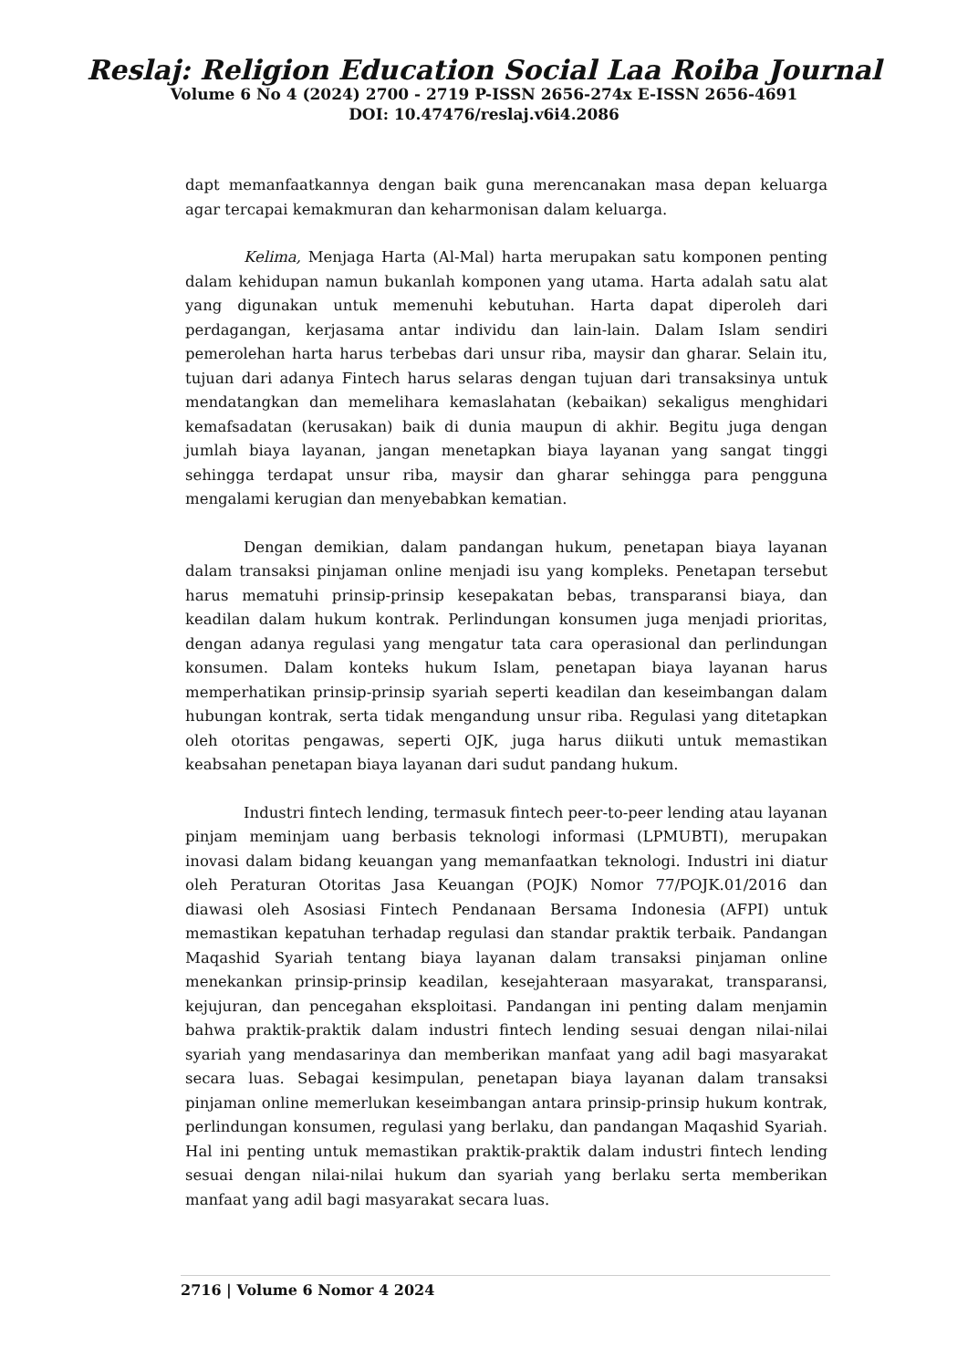Reslaj: Religion Education Social Laa Roiba Journal
Volume 6 No 4 (2024) 2700 - 2719 P-ISSN 2656-274x E-ISSN 2656-4691
DOI: 10.47476/reslaj.v6i4.2086
dapt memanfaatkannya dengan baik guna merencanakan masa depan keluarga agar tercapai kemakmuran dan keharmonisan dalam keluarga.
Kelima, Menjaga Harta (Al-Mal) harta merupakan satu komponen penting dalam kehidupan namun bukanlah komponen yang utama. Harta adalah satu alat yang digunakan untuk memenuhi kebutuhan. Harta dapat diperoleh dari perdagangan, kerjasama antar individu dan lain-lain. Dalam Islam sendiri pemerolehan harta harus terbebas dari unsur riba, maysir dan gharar. Selain itu, tujuan dari adanya Fintech harus selaras dengan tujuan dari transaksinya untuk mendatangkan dan memelihara kemaslahatan (kebaikan) sekaligus menghidari kemafsadatan (kerusakan) baik di dunia maupun di akhir. Begitu juga dengan jumlah biaya layanan, jangan menetapkan biaya layanan yang sangat tinggi sehingga terdapat unsur riba, maysir dan gharar sehingga para pengguna mengalami kerugian dan menyebabkan kematian.
Dengan demikian, dalam pandangan hukum, penetapan biaya layanan dalam transaksi pinjaman online menjadi isu yang kompleks. Penetapan tersebut harus mematuhi prinsip-prinsip kesepakatan bebas, transparansi biaya, dan keadilan dalam hukum kontrak. Perlindungan konsumen juga menjadi prioritas, dengan adanya regulasi yang mengatur tata cara operasional dan perlindungan konsumen. Dalam konteks hukum Islam, penetapan biaya layanan harus memperhatikan prinsip-prinsip syariah seperti keadilan dan keseimbangan dalam hubungan kontrak, serta tidak mengandung unsur riba. Regulasi yang ditetapkan oleh otoritas pengawas, seperti OJK, juga harus diikuti untuk memastikan keabsahan penetapan biaya layanan dari sudut pandang hukum.
Industri fintech lending, termasuk fintech peer-to-peer lending atau layanan pinjam meminjam uang berbasis teknologi informasi (LPMUBTI), merupakan inovasi dalam bidang keuangan yang memanfaatkan teknologi. Industri ini diatur oleh Peraturan Otoritas Jasa Keuangan (POJK) Nomor 77/POJK.01/2016 dan diawasi oleh Asosiasi Fintech Pendanaan Bersama Indonesia (AFPI) untuk memastikan kepatuhan terhadap regulasi dan standar praktik terbaik. Pandangan Maqashid Syariah tentang biaya layanan dalam transaksi pinjaman online menekankan prinsip-prinsip keadilan, kesejahteraan masyarakat, transparansi, kejujuran, dan pencegahan eksploitasi. Pandangan ini penting dalam menjamin bahwa praktik-praktik dalam industri fintech lending sesuai dengan nilai-nilai syariah yang mendasarinya dan memberikan manfaat yang adil bagi masyarakat secara luas. Sebagai kesimpulan, penetapan biaya layanan dalam transaksi pinjaman online memerlukan keseimbangan antara prinsip-prinsip hukum kontrak, perlindungan konsumen, regulasi yang berlaku, dan pandangan Maqashid Syariah. Hal ini penting untuk memastikan praktik-praktik dalam industri fintech lending sesuai dengan nilai-nilai hukum dan syariah yang berlaku serta memberikan manfaat yang adil bagi masyarakat secara luas.
2716 | Volume 6 Nomor 4 2024